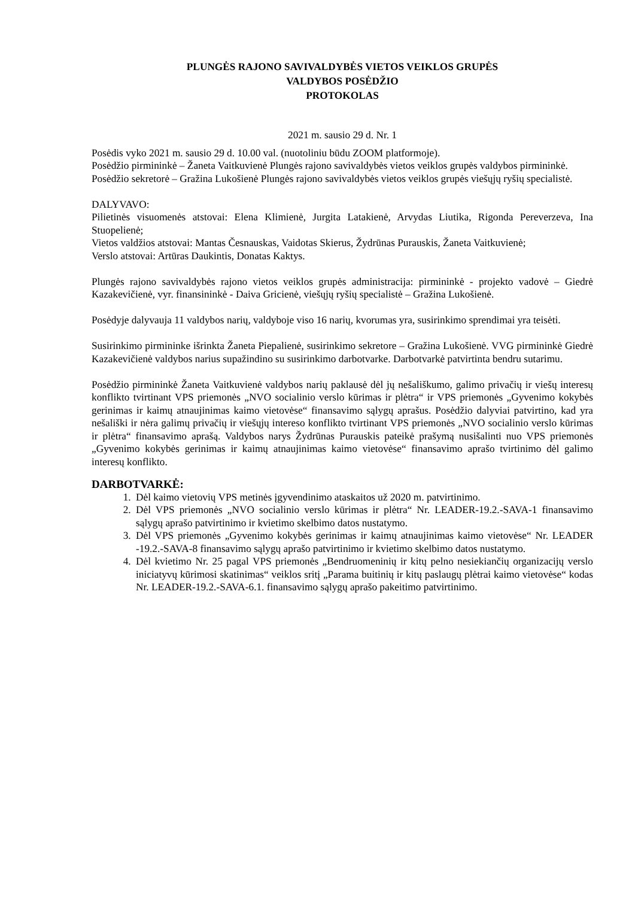PLUNGĖS RAJONO SAVIVALDYBĖS VIETOS VEIKLOS GRUPĖS
VALDYBOS POSĖDŽIO
PROTOKOLAS
2021 m. sausio 29 d. Nr. 1
Posėdis vyko 2021 m. sausio 29 d. 10.00 val. (nuotoliniu būdu ZOOM platformoje).
Posėdžio pirmininkė – Žaneta Vaitkuvienė Plungės rajono savivaldybės vietos veiklos grupės valdybos pirmininkė.
Posėdžio sekretorė – Gražina Lukošienė Plungės rajono savivaldybės vietos veiklos grupės viešųjų ryšių specialistė.
DALYVAVO:
Pilietinės visuomenės atstovai: Elena Klimienė, Jurgita Latakienė, Arvydas Liutika, Rigonda Pereverzeva, Ina Stuopelienė;
Vietos valdžios atstovai: Mantas Česnauskas, Vaidotas Skierus, Žydrūnas Purauskis, Žaneta Vaitkuvienė;
Verslo atstovai: Artūras Daukintis, Donatas Kaktys.
Plungės rajono savivaldybės rajono vietos veiklos grupės administracija: pirmininkė - projekto vadovė – Giedrė Kazakevičienė, vyr. finansininkė - Daiva Gricienė, viešųjų ryšių specialistė – Gražina Lukošienė.
Posėdyje dalyvauja 11 valdybos narių, valdyboje viso 16 narių, kvorumas yra, susirinkimo sprendimai yra teisėti.
Susirinkimo pirmininke išrinkta Žaneta Piepalienė, susirinkimo sekretore – Gražina Lukošienė. VVG pirmininkė Giedrė Kazakevičienė valdybos narius supažindino su susirinkimo darbotvarke. Darbotvarkė patvirtinta bendru sutarimu.
Posėdžio pirmininkė Žaneta Vaitkuvienė valdybos narių paklausė dėl jų nešališkumo, galimo privačių ir viešų interesų konflikto tvirtinant VPS priemonės „NVO socialinio verslo kūrimas ir plėtra“ ir VPS priemonės „Gyvenimo kokybės gerinimas ir kaimų atnaujinimas kaimo vietovėse“ finansavimo sąlygų aprašus. Posėdžio dalyviai patvirtino, kad yra nešališki ir nėra galimų privačių ir viešųjų intereso konflikto tvirtinant VPS priemonės „NVO socialinio verslo kūrimas ir plėtra“ finansavimo aprašą. Valdybos narys Žydrūnas Purauskis pateikė prašymą nusišalinti nuo VPS priemonės „Gyvenimo kokybės gerinimas ir kaimų atnaujinimas kaimo vietovėse“ finansavimo aprašo tvirtinimo dėl galimo interesų konflikto.
DARBOTVARKĖ:
1. Dėl kaimo vietovių VPS metinės įgyvendinimo ataskaitos už 2020 m. patvirtinimo.
2. Dėl VPS priemonės „NVO socialinio verslo kūrimas ir plėtra“ Nr. LEADER-19.2.-SAVA-1 finansavimo sąlygų aprašo patvirtinimo ir kvietimo skelbimo datos nustatymo.
3. Dėl VPS priemonės „Gyvenimo kokybės gerinimas ir kaimų atnaujinimas kaimo vietovėse“ Nr. LEADER -19.2.-SAVA-8 finansavimo sąlygų aprašo patvirtinimo ir kvietimo skelbimo datos nustatymo.
4. Dėl kvietimo Nr. 25 pagal VPS priemonės „Bendruomeninių ir kitų pelno nesiekiančių organizacijų verslo iniciatyvų kūrimosi skatinimas“ veiklos sritį „Parama buitinių ir kitų paslaugų plėtrai kaimo vietovėse“ kodas Nr. LEADER-19.2.-SAVA-6.1. finansavimo sąlygų aprašo pakeitimo patvirtinimo.